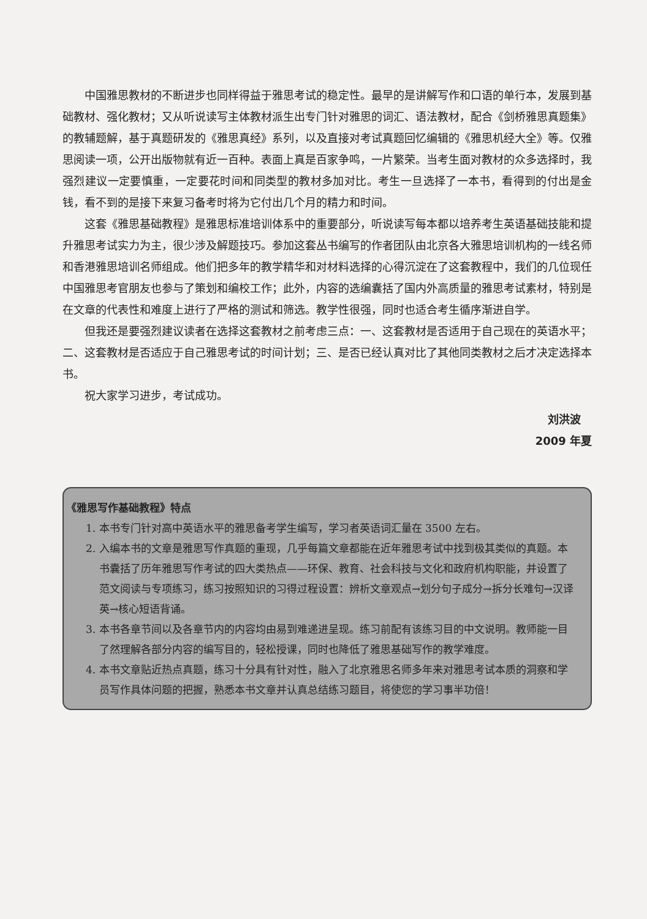中国雅思教材的不断进步也同样得益于雅思考试的稳定性。最早的是讲解写作和口语的单行本，发展到基础教材、强化教材；又从听说读写主体教材派生出专门针对雅思的词汇、语法教材，配合《剑桥雅思真题集》的教辅题解，基于真题研发的《雅思真经》系列，以及直接对考试真题回忆编辑的《雅思机经大全》等。仅雅思阅读一项，公开出版物就有近一百种。表面上真是百家争鸣，一片繁荣。当考生面对教材的众多选择时，我强烈建议一定要慎重，一定要花时间和同类型的教材多加对比。考生一旦选择了一本书，看得到的付出是金钱，看不到的是接下来复习备考时将为它付出几个月的精力和时间。
这套《雅思基础教程》是雅思标准培训体系中的重要部分，听说读写每本都以培养考生英语基础技能和提升雅思考试实力为主，很少涉及解题技巧。参加这套丛书编写的作者团队由北京各大雅思培训机构的一线名师和香港雅思培训名师组成。他们把多年的教学精华和对材料选择的心得沉淀在了这套教程中，我们的几位现任中国雅思考官朋友也参与了策划和编校工作；此外，内容的选编囊括了国内外高质量的雅思考试素材，特别是在文章的代表性和难度上进行了严格的测试和筛选。教学性很强，同时也适合考生循序渐进自学。
但我还是要强烈建议读者在选择这套教材之前考虑三点：一、这套教材是否适用于自己现在的英语水平；二、这套教材是否适应于自己雅思考试的时间计划；三、是否已经认真对比了其他同类教材之后才决定选择本书。
祝大家学习进步，考试成功。
刘洪波
2009 年夏
《雅思写作基础教程》特点
1. 本书专门针对高中英语水平的雅思备考学生编写，学习者英语词汇量在 3500 左右。
2. 入编本书的文章是雅思写作真题的重现，几乎每篇文章都能在近年雅思考试中找到极其类似的真题。本书囊括了历年雅思写作考试的四大类热点——环保、教育、社会科技与文化和政府机构职能，并设置了范文阅读与专项练习，练习按照知识的习得过程设置：辨析文章观点→划分句子成分→拆分长难句→汉译英→核心短语背诵。
3. 本书各章节间以及各章节内的内容均由易到难递进呈现。练习前配有该练习目的中文说明。教师能一目了然理解各部分内容的编写目的，轻松授课，同时也降低了雅思基础写作的教学难度。
4. 本书文章贴近热点真题，练习十分具有针对性，融入了北京雅思名师多年来对雅思考试本质的洞察和学员写作具体问题的把握，熟悉本书文章并认真总结练习题目，将使您的学习事半功倍！